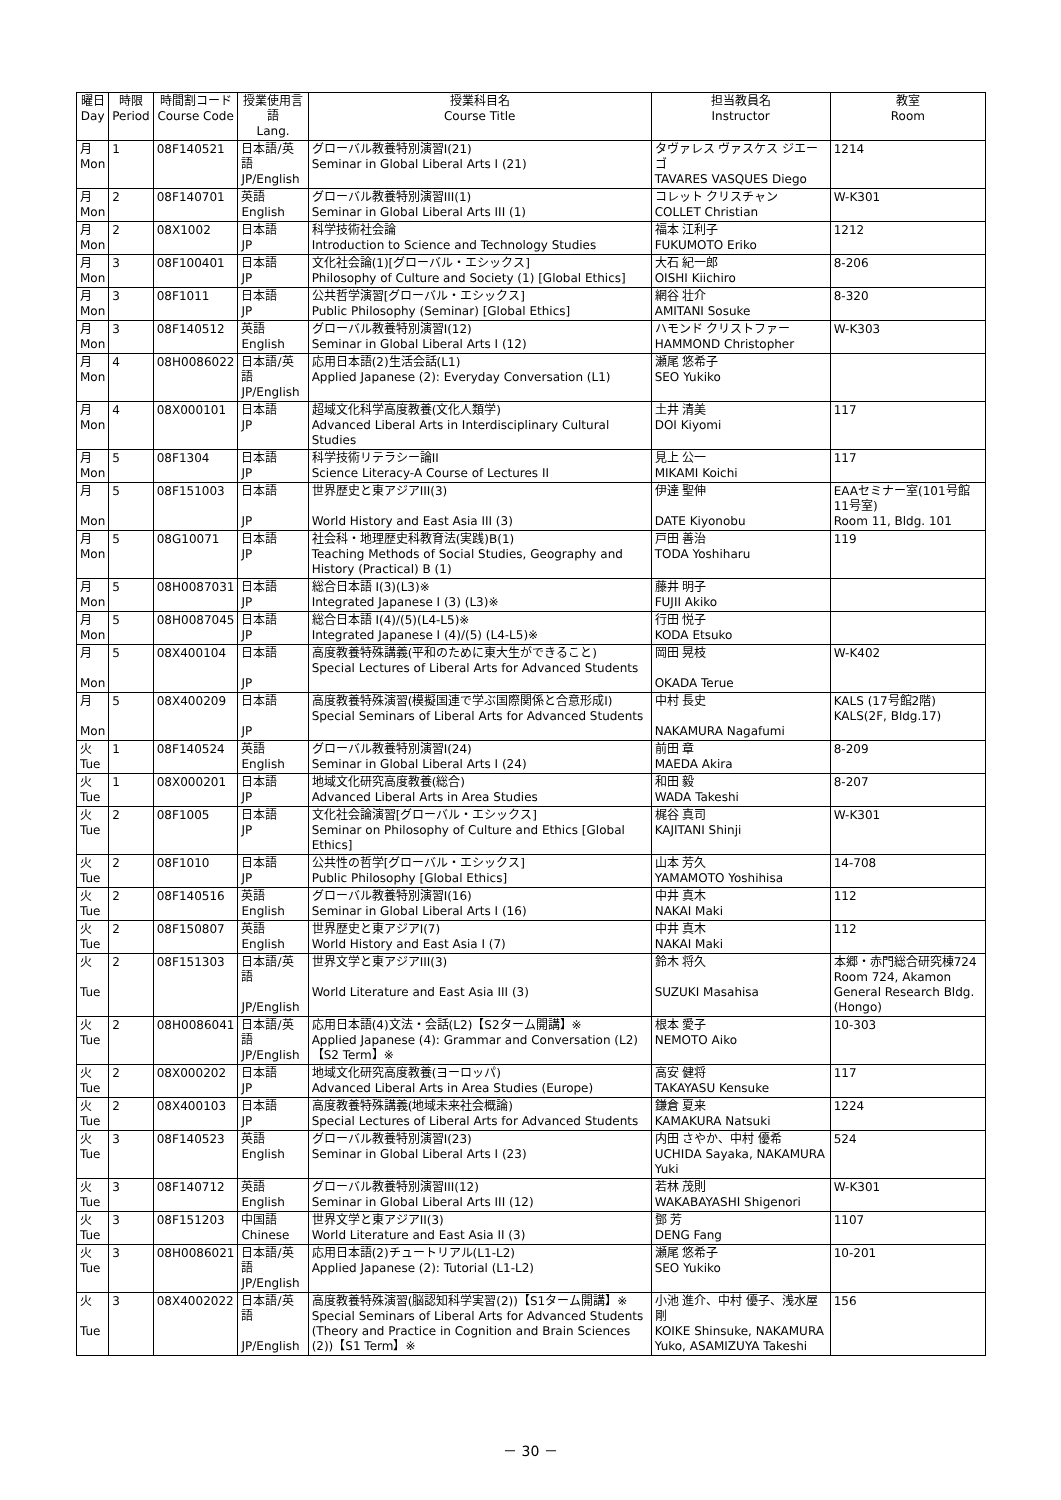| 曜日 Day | 時限 Period | 時間割コード Course Code | 授業使用言語 Lang. | 授業科目名 Course Title | 担当教員名 Instructor | 教室 Room |
| --- | --- | --- | --- | --- | --- | --- |
| 月 Mon | 1 | 08F140521 | 日本語/英語 JP/English | グローバル教養特別演習I(21) Seminar in Global Liberal Arts I (21) | タヴァレス ヴァスケス ジエーゴ TAVARES VASQUES Diego | 1214 |
| 月 Mon | 2 | 08F140701 | 英語 English | グローバル教養特別演習III(1) Seminar in Global Liberal Arts III (1) | コレット クリスチャン COLLET Christian | W-K301 |
| 月 Mon | 2 | 08X1002 | 日本語 JP | 科学技術社会論 Introduction to Science and Technology Studies | 福本 江利子 FUKUMOTO Eriko | 1212 |
| 月 Mon | 3 | 08F100401 | 日本語 JP | 文化社会論(1)[グローバル・エシックス] Philosophy of Culture and Society (1) [Global Ethics] | 大石 紀一郎 OISHI Kiichiro | 8-206 |
| 月 Mon | 3 | 08F1011 | 日本語 JP | 公共哲学演習[グローバル・エシックス] Public Philosophy (Seminar) [Global Ethics] | 網谷 壮介 AMITANI Sosuke | 8-320 |
| 月 Mon | 3 | 08F140512 | 英語 English | グローバル教養特別演習I(12) Seminar in Global Liberal Arts I (12) | ハモンド クリストファー HAMMOND Christopher | W-K303 |
| 月 Mon | 4 | 08H0086022 | 日本語/英語 JP/English | 応用日本語(2)生活会話(L1) Applied Japanese (2): Everyday Conversation (L1) | 瀬尾 悠希子 SEO Yukiko | |
| 月 Mon | 4 | 08X000101 | 日本語 JP | 超域文化科学高度教養(文化人類学) Advanced Liberal Arts in Interdisciplinary Cultural Studies | 土井 清美 DOI Kiyomi | 117 |
| 月 Mon | 5 | 08F1304 | 日本語 JP | 科学技術リテラシー論II Science Literacy-A Course of Lectures II | 見上 公一 MIKAMI Koichi | 117 |
| 月 Mon | 5 | 08F151003 | 日本語 JP | 世界歴史と東アジアIII(3) World History and East Asia III (3) | 伊達 聖伸 DATE Kiyonobu | EAAセミナー室(101号館11号室) Room 11, Bldg. 101 |
| 月 Mon | 5 | 08G10071 | 日本語 JP | 社会科・地理歴史科教育法(実践)B(1) Teaching Methods of Social Studies, Geography and History (Practical) B (1) | 戸田 善治 TODA Yoshiharu | 119 |
| 月 Mon | 5 | 08H0087031 | 日本語 JP | 総合日本語 I(3)(L3)※ Integrated Japanese I (3) (L3)※ | 藤井 明子 FUJII Akiko | |
| 月 Mon | 5 | 08H0087045 | 日本語 JP | 総合日本語 I(4)/(5)(L4-L5)※ Integrated Japanese I (4)/(5) (L4-L5)※ | 行田 悦子 KODA Etsuko | |
| 月 Mon | 5 | 08X400104 | 日本語 JP | 高度教養特殊講義(平和のために東大生ができること) Special Lectures of Liberal Arts for Advanced Students | 岡田 晃枝 OKADA Terue | W-K402 |
| 月 Mon | 5 | 08X400209 | 日本語 JP | 高度教養特殊演習(模擬国連で学ぶ国際関係と合意形成I) Special Seminars of Liberal Arts for Advanced Students | 中村 長史 NAKAMURA Nagafumi | KALS (17号館2階) KALS(2F, Bldg.17) |
| 火 Tue | 1 | 08F140524 | 英語 English | グローバル教養特別演習I(24) Seminar in Global Liberal Arts I (24) | 前田 章 MAEDA Akira | 8-209 |
| 火 Tue | 1 | 08X000201 | 日本語 JP | 地域文化研究高度教養(総合) Advanced Liberal Arts in Area Studies | 和田 毅 WADA Takeshi | 8-207 |
| 火 Tue | 2 | 08F1005 | 日本語 JP | 文化社会論演習[グローバル・エシックス] Seminar on Philosophy of Culture and Ethics [Global Ethics] | 梶谷 真司 KAJITANI Shinji | W-K301 |
| 火 Tue | 2 | 08F1010 | 日本語 JP | 公共性の哲学[グローバル・エシックス] Public Philosophy [Global Ethics] | 山本 芳久 YAMAMOTO Yoshihisa | 14-708 |
| 火 Tue | 2 | 08F140516 | 英語 English | グローバル教養特別演習I(16) Seminar in Global Liberal Arts I (16) | 中井 真木 NAKAI Maki | 112 |
| 火 Tue | 2 | 08F150807 | 英語 English | 世界歴史と東アジアI(7) World History and East Asia I (7) | 中井 真木 NAKAI Maki | 112 |
| 火 Tue | 2 | 08F151303 | 日本語/英語 JP/English | 世界文学と東アジアIII(3) World Literature and East Asia III (3) | 鈴木 将久 SUZUKI Masahisa | 本郷・赤門総合研究棟724 Room 724, Akamon General Research Bldg. (Hongo) |
| 火 Tue | 2 | 08H0086041 | 日本語/英語 JP/English | 応用日本語(4)文法・会話(L2)【S2ターム開講】※ Applied Japanese (4): Grammar and Conversation (L2)【S2 Term】※ | 根本 愛子 NEMOTO Aiko | 10-303 |
| 火 Tue | 2 | 08X000202 | 日本語 JP | 地域文化研究高度教養(ヨーロッパ) Advanced Liberal Arts in Area Studies (Europe) | 高安 健将 TAKAYASU Kensuke | 117 |
| 火 Tue | 2 | 08X400103 | 日本語 JP | 高度教養特殊講義(地域未来社会概論) Special Lectures of Liberal Arts for Advanced Students | 鎌倉 夏来 KAMAKURA Natsuki | 1224 |
| 火 Tue | 3 | 08F140523 | 英語 English | グローバル教養特別演習I(23) Seminar in Global Liberal Arts I (23) | 内田 さやか、中村 優希 UCHIDA Sayaka, NAKAMURA Yuki | 524 |
| 火 Tue | 3 | 08F140712 | 英語 English | グローバル教養特別演習III(12) Seminar in Global Liberal Arts III (12) | 若林 茂則 WAKABAYASHI Shigenori | W-K301 |
| 火 Tue | 3 | 08F151203 | 中国語 Chinese | 世界文学と東アジアII(3) World Literature and East Asia II (3) | 鄧 芳 DENG Fang | 1107 |
| 火 Tue | 3 | 08H0086021 | 日本語/英語 JP/English | 応用日本語(2)チュートリアル(L1-L2) Applied Japanese (2): Tutorial (L1-L2) | 瀬尾 悠希子 SEO Yukiko | 10-201 |
| 火 Tue | 3 | 08X4002022 | 日本語/英語 JP/English | 高度教養特殊演習(脳認知科学実習(2))【S1ターム開講】※ Special Seminars of Liberal Arts for Advanced Students (Theory and Practice in Cognition and Brain Sciences (2))【S1 Term】※ | 小池 進介、中村 優子、浅水屋 剛 KOIKE Shinsuke, NAKAMURA Yuko, ASAMIZUYA Takeshi | 156 |
－ 30 －